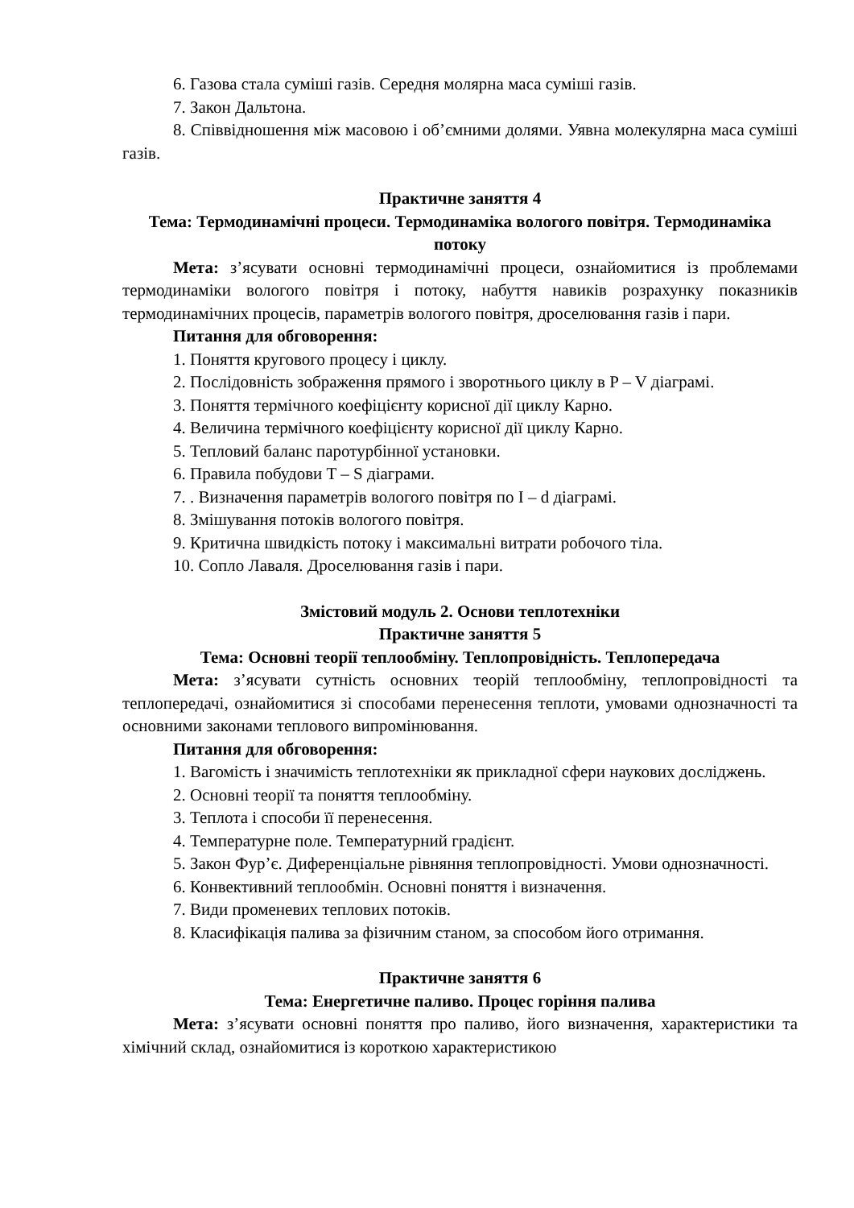6. Газова стала суміші газів. Середня молярна маса суміші газів.
7. Закон Дальтона.
8. Співвідношення між масовою і об’ємними долями. Уявна молекулярна маса суміші газів.
Практичне заняття 4
Тема: Термодинамічні процеси. Термодинаміка вологого повітря. Термодинаміка потоку
Мета: з’ясувати основні термодинамічні процеси, ознайомитися із проблемами термодинаміки вологого повітря і потоку, набуття навиків розрахунку показників термодинамічних процесів, параметрів вологого повітря, дроселювання газів і пари.
Питання для обговорення:
1. Поняття кругового процесу і циклу.
2. Послідовність зображення прямого і зворотнього циклу в P – V діаграмі.
3. Поняття термічного коефіцієнту корисної дії циклу Карно.
4. Величина термічного коефіцієнту корисної дії циклу Карно.
5. Тепловий баланс паротурбінної установки.
6. Правила побудови T – S діаграми.
7. . Визначення параметрів вологого повітря по I – d діаграмі.
8. Змішування потоків вологого повітря.
9. Критична швидкість потоку і максимальні витрати робочого тіла.
10. Сопло Лаваля. Дроселювання газів і пари.
Змістовий модуль 2. Основи теплотехніки
Практичне заняття 5
Тема: Основні теорії теплообміну. Теплопровідність. Теплопередача
Мета: з’ясувати сутність основних теорій теплообміну, теплопровідності та теплопередачі, ознайомитися зі способами перенесення теплоти, умовами однозначності та основними законами теплового випромінювання.
Питання для обговорення:
1. Вагомість і значимість теплотехніки як прикладної сфери наукових досліджень.
2. Основні теорії та поняття теплообміну.
3. Теплота і способи її перенесення.
4. Температурне поле. Температурний градієнт.
5. Закон Фур’є. Диференціальне рівняння теплопровідності. Умови однозначності.
6. Конвективний теплообмін. Основні поняття і визначення.
7. Види променевих теплових потоків.
8. Класифікація палива за фізичним станом, за способом його отримання.
Практичне заняття 6
Тема: Енергетичне паливо. Процес горіння палива
Мета: з’ясувати основні поняття про паливо, його визначення, характеристики та хімічний склад, ознайомитися із короткою характеристикою